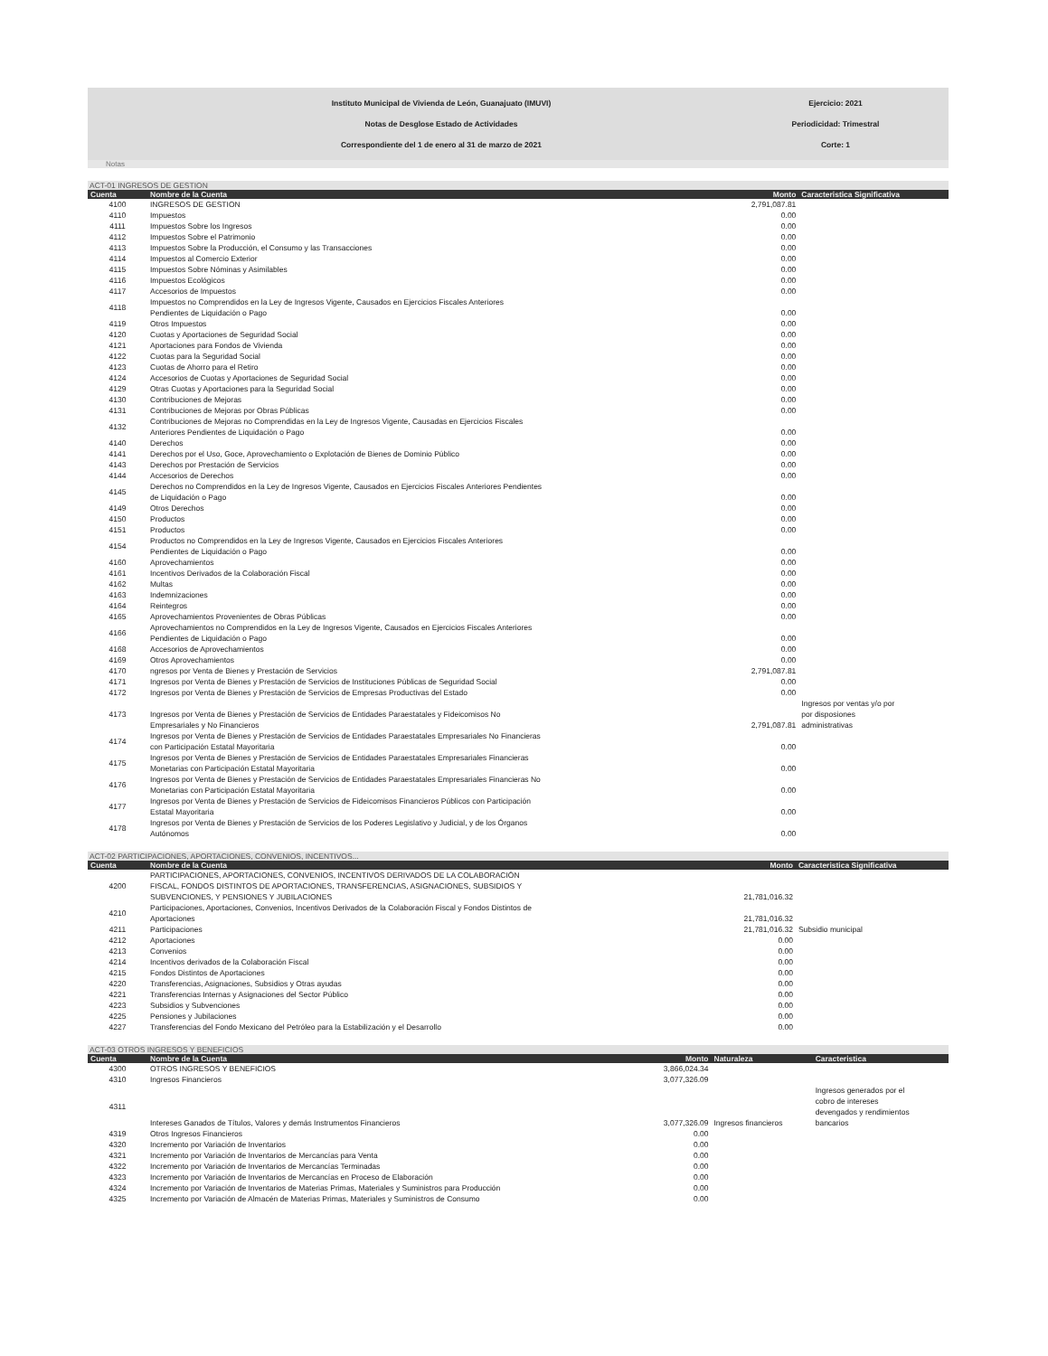Instituto Municipal de Vivienda de León, Guanajuato (IMUVI)
Notas de Desglose Estado de Actividades
Correspondiente del 1 de enero al 31 de marzo de 2021
Ejercicio: 2021
Periodicidad: Trimestral
Corte: 1
Notas
ACT-01 INGRESOS DE GESTION
| Cuenta | Nombre de la Cuenta | Monto | Caracteristica Significativa |
| --- | --- | --- | --- |
| 4100 | INGRESOS DE GESTION | 2,791,087.81 | |
| 4110 | Impuestos | 0.00 | |
| 4111 | Impuestos Sobre los Ingresos | 0.00 | |
| 4112 | Impuestos Sobre el Patrimonio | 0.00 | |
| 4113 | Impuestos Sobre la Producción, el Consumo y las Transacciones | 0.00 | |
| 4114 | Impuestos al Comercio Exterior | 0.00 | |
| 4115 | Impuestos Sobre Nóminas y Asimilables | 0.00 | |
| 4116 | Impuestos Ecológicos | 0.00 | |
| 4117 | Accesorios de Impuestos | 0.00 | |
| 4118 | Impuestos no Comprendidos en la Ley de Ingresos Vigente, Causados en Ejercicios Fiscales Anteriores Pendientes de Liquidación o Pago | 0.00 | |
| 4119 | Otros Impuestos | 0.00 | |
| 4120 | Cuotas y Aportaciones de Seguridad Social | 0.00 | |
| 4121 | Aportaciones para Fondos de Vivienda | 0.00 | |
| 4122 | Cuotas para la Seguridad Social | 0.00 | |
| 4123 | Cuotas de Ahorro para el Retiro | 0.00 | |
| 4124 | Accesorios de Cuotas y Aportaciones de Seguridad Social | 0.00 | |
| 4129 | Otras Cuotas y Aportaciones para la Seguridad Social | 0.00 | |
| 4130 | Contribuciones de Mejoras | 0.00 | |
| 4131 | Contribuciones de Mejoras por Obras Públicas | 0.00 | |
| 4132 | Contribuciones de Mejoras no Comprendidas en la Ley de Ingresos Vigente, Causadas en Ejercicios Fiscales Anteriores Pendientes de Liquidación o Pago | 0.00 | |
| 4140 | Derechos | 0.00 | |
| 4141 | Derechos por el Uso, Goce, Aprovechamiento o Explotación de Bienes de Dominio Público | 0.00 | |
| 4143 | Derechos por Prestación de Servicios | 0.00 | |
| 4144 | Accesorios de Derechos | 0.00 | |
| 4145 | Derechos no Comprendidos en la Ley de Ingresos Vigente, Causados en Ejercicios Fiscales Anteriores Pendientes de Liquidación o Pago | 0.00 | |
| 4149 | Otros Derechos | 0.00 | |
| 4150 | Productos | 0.00 | |
| 4151 | Productos | 0.00 | |
| 4154 | Productos no Comprendidos en la Ley de Ingresos Vigente, Causados en Ejercicios Fiscales Anteriores Pendientes de Liquidación o Pago | 0.00 | |
| 4160 | Aprovechamientos | 0.00 | |
| 4161 | Incentivos Derivados de la Colaboración Fiscal | 0.00 | |
| 4162 | Multas | 0.00 | |
| 4163 | Indemnizaciones | 0.00 | |
| 4164 | Reintegros | 0.00 | |
| 4165 | Aprovechamientos Provenientes de Obras Públicas | 0.00 | |
| 4166 | Aprovechamientos no Comprendidos en la Ley de Ingresos Vigente, Causados en Ejercicios Fiscales Anteriores Pendientes de Liquidación o Pago | 0.00 | |
| 4168 | Accesorios de Aprovechamientos | 0.00 | |
| 4169 | Otros Aprovechamientos | 0.00 | |
| 4170 | ngresos por Venta de Bienes y Prestación de Servicios | 2,791,087.81 | |
| 4171 | Ingresos por Venta de Bienes y Prestación de Servicios de Instituciones Públicas de Seguridad Social | 0.00 | |
| 4172 | Ingresos por Venta de Bienes y Prestación de Servicios de Empresas Productivas del Estado | 0.00 | |
| 4173 | Ingresos por Venta de Bienes y Prestación de Servicios de Entidades Paraestatales y Fideicomisos No Empresariales y No Financieros | 2,791,087.81 | Ingresos por ventas y/o por por disposiones administrativas |
| 4174 | Ingresos por Venta de Bienes y Prestación de Servicios de Entidades Paraestatales Empresariales No Financieras con Participación Estatal Mayoritaria | 0.00 | |
| 4175 | Ingresos por Venta de Bienes y Prestación de Servicios de Entidades Paraestatales Empresariales Financieras Monetarias con Participación Estatal Mayoritaria | 0.00 | |
| 4176 | Ingresos por Venta de Bienes y Prestación de Servicios de Entidades Paraestatales Empresariales Financieras No Monetarias con Participación Estatal Mayoritaria | 0.00 | |
| 4177 | Ingresos por Venta de Bienes y Prestación de Servicios de Fideicomisos Financieros Públicos con Participación Estatal Mayoritaria | 0.00 | |
| 4178 | Ingresos por Venta de Bienes y Prestación de Servicios de los Poderes Legislativo y Judicial, y de los Órganos Autónomos | 0.00 | |
ACT-02 PARTICIPACIONES, APORTACIONES, CONVENIOS, INCENTIVOS...
| Cuenta | Nombre de la Cuenta | Monto | Caracteristica Significativa |
| --- | --- | --- | --- |
| 4200 | PARTICIPACIONES, APORTACIONES, CONVENIOS, INCENTIVOS DERIVADOS DE LA COLABORACIÓN FISCAL, FONDOS DISTINTOS DE APORTACIONES, TRANSFERENCIAS, ASIGNACIONES, SUBSIDIOS Y SUBVENCIONES, Y PENSIONES Y JUBILACIONES | 21,781,016.32 | |
| 4210 | Participaciones, Aportaciones, Convenios, Incentivos Derivados de la Colaboración Fiscal y Fondos Distintos de Aportaciones | 21,781,016.32 | |
| 4211 | Participaciones | 21,781,016.32 | Subsidio municipal |
| 4212 | Aportaciones | 0.00 | |
| 4213 | Convenios | 0.00 | |
| 4214 | Incentivos derivados de la Colaboración Fiscal | 0.00 | |
| 4215 | Fondos Distintos de Aportaciones | 0.00 | |
| 4220 | Transferencias, Asignaciones, Subsidios y Otras ayudas | 0.00 | |
| 4221 | Transferencias Internas y Asignaciones del Sector Público | 0.00 | |
| 4223 | Subsidios y Subvenciones | 0.00 | |
| 4225 | Pensiones y Jubilaciones | 0.00 | |
| 4227 | Transferencias del Fondo Mexicano del Petróleo para la Estabilización y el Desarrollo | 0.00 | |
ACT-03 OTROS INGRESOS Y BENEFICIOS
| Cuenta | Nombre de la Cuenta | Monto | Naturaleza | Caracteristica |
| --- | --- | --- | --- | --- |
| 4300 | OTROS INGRESOS Y BENEFICIOS | 3,866,024.34 | | |
| 4310 | Ingresos Financieros | 3,077,326.09 | | |
| 4311 | Intereses Ganados de Títulos, Valores y demás Instrumentos Financieros | 3,077,326.09 | Ingresos financieros | Ingresos generados por el cobro de intereses devengados y rendimientos bancarios |
| 4319 | Otros Ingresos Financieros | 0.00 | | |
| 4320 | Incremento por Variación de Inventarios | 0.00 | | |
| 4321 | Incremento por Variación de Inventarios de Mercancías para Venta | 0.00 | | |
| 4322 | Incremento por Variación de Inventarios de Mercancías Terminadas | 0.00 | | |
| 4323 | Incremento por Variación de Inventarios de Mercancías en Proceso de Elaboración | 0.00 | | |
| 4324 | Incremento por Variación de Inventarios de Materias Primas, Materiales y Suministros para Producción | 0.00 | | |
| 4325 | Incremento por Variación de Almacén de Materias Primas, Materiales y Suministros de Consumo | 0.00 | | |